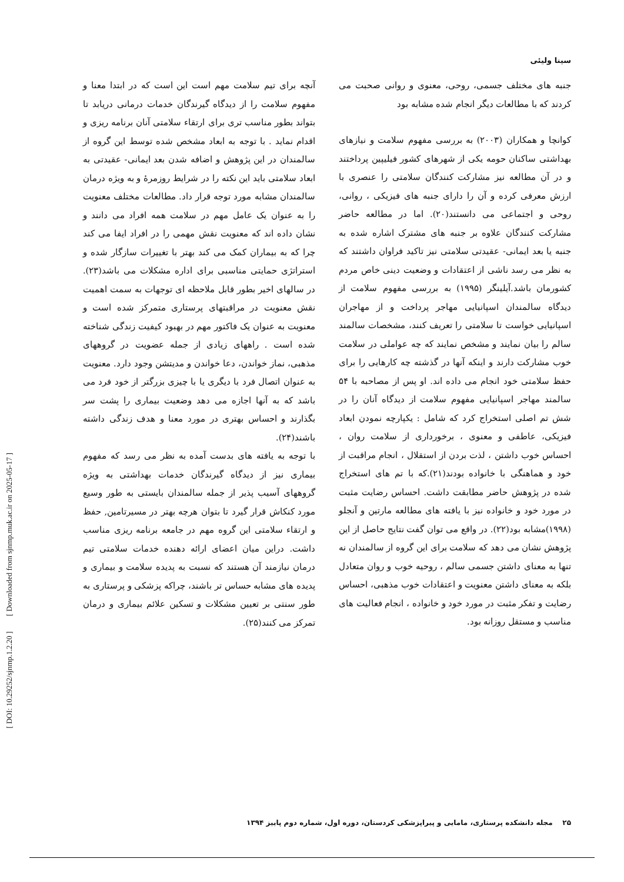[ DOI: 10.29252/sjnmp.1.2.20 ] [ Downloaded from sjnmp.muk.ac.ir on 2025-05-17 ]
سینا ولیئی
جنبه های مختلف جسمی، روحی، معنوی و روانی صحبت می کردند که با مطالعات دیگر انجام شده مشابه بود
کوانچا و همکاران (۲۰۰۳) به بررسی مفهوم سلامت و نیازهای بهداشتی ساکنان حومه یکی از شهرهای کشور فیلیپین پرداختند و در آن مطالعه نیز مشارکت کنندگان سلامتی را عنصری با ارزش معرفی کرده و آن را دارای جنبه های فیزیکی ، روانی، روحی و اجتماعی می دانستند(۲۰). اما در مطالعه حاضر مشارکت کنندگان علاوه بر جنبه های مشترک اشاره شده به جنبه یا بعد ایمانی- عقیدتی سلامتی نیز تاکید فراوان داشتند که به نظر می رسد ناشی از اعتقادات و وضعیت دینی خاص مردم کشورمان باشد.آیلینگر (۱۹۹۵) به بررسی مفهوم سلامت از دیدگاه سالمندان اسپانیایی مهاجر پرداخت و از مهاجران اسپانیایی خواست تا سلامتی را تعریف کنند، مشخصات سالمند سالم را بیان نمایند و مشخص نمایند که چه عواملی در سلامت خوب مشارکت دارند و اینکه آنها در گذشته چه کارهایی را برای حفظ سلامتی خود انجام می داده اند. او پس از مصاحبه با ۵۴ سالمند مهاجر اسپانیایی مفهوم سلامت از دیدگاه آنان را در شش تم اصلی استخراج کرد که شامل : یکپارچه نمودن ابعاد فیزیکی، عاطفی و معنوی ، برخورداری از سلامت روان ، احساس خوب داشتن ، لذت بردن از استقلال ، انجام مراقبت از خود و هماهنگی با خانواده بودند(۲۱).که با تم های استخراج شده در پژوهش حاضر مطابقت داشت. احساس رضایت مثبت در مورد خود و خانواده نیز با یافته های مطالعه مارتین و آنجلو (۱۹۹۸)مشابه بود(۲۲). در واقع می توان گفت نتایج حاصل از این پژوهش نشان می دهد که سلامت برای این گروه از سالمندان نه تنها به معنای داشتن جسمی سالم ، روحیه خوب و روان متعادل بلکه به معنای داشتن معنویت و اعتقادات خوب مذهبی، احساس رضایت و تفکر مثبت در مورد خود و خانواده ، انجام فعالیت های مناسب و مستقل روزانه بود.
آنچه برای تیم سلامت مهم است این است که در ابتدا معنا و مفهوم سلامت را از دیدگاه گیرندگان خدمات درمانی دریابد تا بتواند بطور مناسب تری برای ارتقاء سلامتی آنان برنامه ریزی و اقدام نماید . با توجه به ابعاد مشخص شده توسط این گروه از سالمندان در این پژوهش و اضافه شدن بعد ایمانی- عقیدتی به ابعاد سلامتی باید این نکته را در شرایط روزمرهٔ و به ویژه درمان سالمندان مشابه مورد توجه قرار داد. مطالعات مختلف معنویت را به عنوان یک عامل مهم در سلامت همه افراد می دانند و نشان داده اند که معنویت نقش مهمی را در افراد ایفا می کند چرا که به بیماران کمک می کند بهتر با تغییرات سازگار شده و استراتژی حمایتی مناسبی برای اداره مشکلات می باشد(۲۳). در سالهای اخیر بطور قابل ملاحظه ای توجهات به سمت اهمیت نقش معنویت در مراقبتهای پرستاری متمرکز شده است و معنویت به عنوان یک فاکتور مهم در بهبود کیفیت زندگی شناخته شده است . راههای زیادی از جمله عضویت در گروههای مذهبی، نماز خواندن، دعا خواندن و مدیتشن وجود دارد. معنویت به عنوان اتصال فرد با دیگری یا با چیزی بزرگتر از خود فرد می باشد که به آنها اجازه می دهد وضعیت بیماری را پشت سر بگذارند و احساس بهتری در مورد معنا و هدف زندگی داشته باشند(۲۴).
با توجه به یافته های بدست آمده به نظر می رسد که مفهوم بیماری نیز از دیدگاه گیرندگان خدمات بهداشتی به ویژه گروههای آسیب پذیر از جمله سالمندان بایستی به طور وسیع مورد کنکاش قرار گیرد تا بتوان هرچه بهتر در مسیرتامین, حفظ و ارتقاء سلامتی این گروه مهم در جامعه برنامه ریزی مناسب داشت. دراین میان اعضای ارائه دهنده خدمات سلامتی تیم درمان نیازمند آن هستند که نسبت به پدیده سلامت و بیماری و پدیده های مشابه حساس تر باشند، چراکه پزشکی و پرستاری به طور سنتی بر تعیین مشکلات و تسکین علائم بیماری و درمان تمرکز می کنند(۲۵).
۲۵ مجله دانشکده پرستاری، مامایی و پیراپزشکی کردستان، دوره اول، شماره دوم پاییز ۱۳۹۴